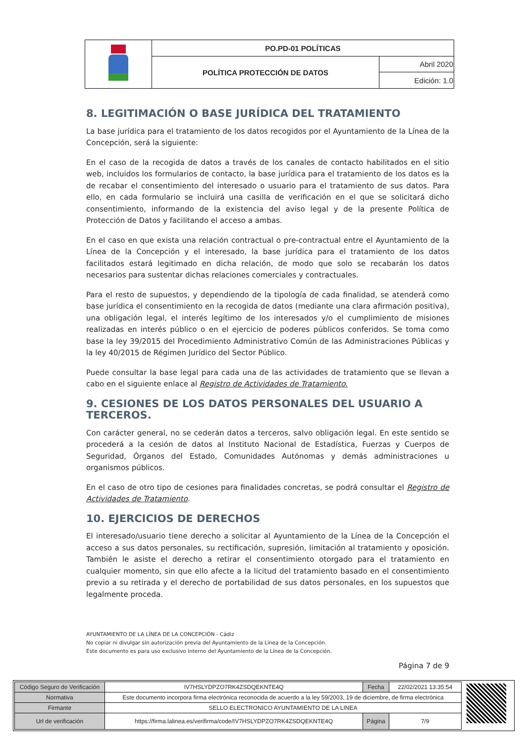| | PO.PD-01 POLÍTICAS | |
| | POLÍTICA PROTECCIÓN DE DATOS | Abril 2020 |
| | | Edición: 1.0 |
8. LEGITIMACIÓN O BASE JURÍDICA DEL TRATAMIENTO
La base jurídica para el tratamiento de los datos recogidos por el Ayuntamiento de la Línea de la Concepción, será la siguiente:
En el caso de la recogida de datos a través de los canales de contacto habilitados en el sitio web, incluidos los formularios de contacto, la base jurídica para el tratamiento de los datos es la de recabar el consentimiento del interesado o usuario para el tratamiento de sus datos. Para ello, en cada formulario se incluirá una casilla de verificación en el que se solicitará dicho consentimiento, informando de la existencia del aviso legal y de la presente Política de Protección de Datos y facilitando el acceso a ambas.
En el caso en que exista una relación contractual o pre-contractual entre el Ayuntamiento de la Línea de la Concepción y el interesado, la base jurídica para el tratamiento de los datos facilitados estará legitimado en dicha relación, de modo que solo se recabarán los datos necesarios para sustentar dichas relaciones comerciales y contractuales.
Para el resto de supuestos, y dependiendo de la tipología de cada finalidad, se atenderá como base jurídica el consentimiento en la recogida de datos (mediante una clara afirmación positiva), una obligación legal, el interés legítimo de los interesados y/o el cumplimiento de misiones realizadas en interés público o en el ejercicio de poderes públicos conferidos. Se toma como base la ley 39/2015 del Procedimiento Administrativo Común de las Administraciones Públicas y la ley 40/2015 de Régimen Jurídico del Sector Público.
Puede consultar la base legal para cada una de las actividades de tratamiento que se llevan a cabo en el siguiente enlace al Registro de Actividades de Tratamiento.
9. CESIONES DE LOS DATOS PERSONALES DEL USUARIO A TERCEROS.
Con carácter general, no se cederán datos a terceros, salvo obligación legal. En este sentido se procederá a la cesión de datos al Instituto Nacional de Estadística, Fuerzas y Cuerpos de Seguridad, Órganos del Estado, Comunidades Autónomas y demás administraciones u organismos públicos.
En el caso de otro tipo de cesiones para finalidades concretas, se podrá consultar el Registro de Actividades de Tratamiento.
10. EJERCICIOS DE DERECHOS
El interesado/usuario tiene derecho a solicitar al Ayuntamiento de la Línea de la Concepción el acceso a sus datos personales, su rectificación, supresión, limitación al tratamiento y oposición. También le asiste el derecho a retirar el consentimiento otorgado para el tratamiento en cualquier momento, sin que ello afecte a la licitud del tratamiento basado en el consentimiento previo a su retirada y el derecho de portabilidad de sus datos personales, en los supuestos que legalmente proceda.
AYUNTAMIENTO DE LA LÍNEA DE LA CONCEPCIÓN - Cádiz
No copiar ni divulgar sin autorización previa del Ayuntamiento de la Línea de la Concepción.
Este documento es para uso exclusivo interno del Ayuntamiento de la Línea de la Concepción.
Página 7 de 9
| Código Seguro de Verificación | IV7HSLYDPZO7RK4ZSDQEKNTE4Q | Fecha | 22/02/2021 13:35:54 |
| Normativa | Este documento incorpora firma electrónica reconocida de acuerdo a la ley 59/2003, 19 de diciembre, de firma electrónica | | |
| Firmante | SELLO ELECTRONICO AYUNTAMIENTO DE LA LINEA | | |
| Url de verificación | https://firma.lalinea.es/verifirma/code/IV7HSLYDPZO7RK4ZSDQEKNTE4Q | Página | 7/9 |